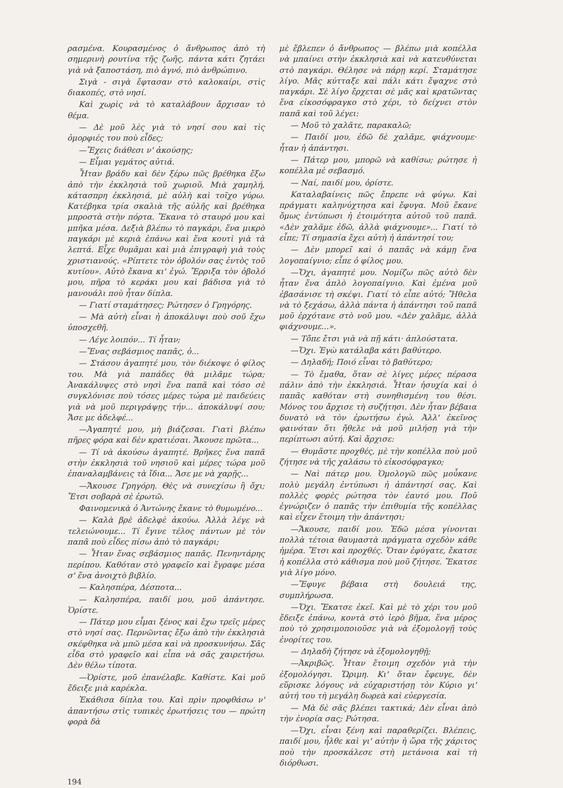ρασμένα. Κουρασμένος ὁ ἄνθρωπος ἀπὸ τὴ σημερινὴ ρουτίνα τῆς ζωῆς, πάντα κάτι ζητάει γιὰ νὰ ξαποστάση, πιὸ ἁγνό, πιὸ ἀνθρώπινο.
Σιγὰ - σιγὰ ἔφτασαν στὸ καλοκαίρι, στὶς διακοπές, στὸ νησί.
Καὶ χωρὶς νὰ τὸ καταλάβουν ἄρχισαν τὸ θέμα.
— Δὲ μοῦ λὲς γιὰ τὸ νησί σου καὶ τὶς ὀμορφιές του ποὺ εἶδες;
—Ἔχεις διάθεσι ν' ἀκούσῃς;
— Εἶμαι γεμάτος αὐτιά.
Ἦταν βράδυ καὶ δὲν ξέρω πῶς βρέθηκα ἔξω ἀπὸ τὴν ἐκκλησιὰ τοῦ χωριοῦ. Μιὰ χαμηλή, κάτασπρη ἐκκλησιά, μὲ αὐλὴ καὶ τοῖχο γύρω. Κατέβηκα τρία σκαλιὰ τῆς αὐλῆς καὶ βρέθηκα μπροστὰ στὴν πόρτα. Ἔκανα τὸ σταυρό μου καὶ μπῆκα μέσα. Δεξιὰ βλέπω τὸ παγκάρι, ἕνα μικρὸ παγκάρι μὲ κεριὰ ἐπάνω καὶ ἕνα κουτὶ γιὰ τὰ λεπτά. Εἶχε θυμᾶμαι καὶ μιὰ ἐπιγραφὴ γιὰ τοὺς χριστιανούς. «Ρίπτετε τὸν ὀβολόν σας ἐντὸς τοῦ κυτίου». Αὐτὸ ἔκανα κι' ἐγώ. Ἔρριξα τὸν ὀβολό μου, πῆρα τὸ κεράκι μου καὶ βάδισα γιὰ τὸ μανουάλι ποὺ ἦταν δίπλα.
— Γιατί σταμάτησες; Ρώτησεν ὁ Γρηγόρης.
— Μὰ αὐτὴ εἶναι ἡ ἀποκάλυψι ποὺ σοῦ ἔχω ὑποσχεθῆ.
— Λέγε λοιπόν... Τί ἦταν;
—Ἕνας σεβάσμιος παπᾶς, ὁ...
— Στάσου ἀγαπητέ μου, τὸν διέκοψε ὁ φίλος του. Μὰ γιὰ παπάδες θὰ μιλᾶμε τώρα; Ἀνακάλυψες στὸ νησὶ ἕνα παπᾶ καὶ τόσο σὲ συγκλόνισε ποὺ τόσες μέρες τώρα μὲ παιδεύεις γιὰ νὰ μοῦ περιγράψῃς τήν... ἀποκάλυψί σου; Ἄσε με ἀδελφέ...
—Ἀγαπητέ μου, μὴ βιάζεσαι. Γιατὶ βλέπω πῆρες φόρα καὶ δὲν κρατιέσαι. Ἄκουσε πρῶτα...
— Τί νὰ ἀκούσω ἀγαπητέ. Βρῆκες ἕνα παπᾶ στὴν ἐκκλησιὰ τοῦ νησιοῦ καὶ μέρες τώρα μοῦ ἐπαναλαμβάνεις τὰ ἴδια... Ἄσε με νὰ χαρῇς...
—Ἄκουσε Γρηγόρη. Θὲς νὰ συνεχίσω ἢ ὄχι; Ἔτσι σοβαρὰ σὲ ἐρωτῶ.
Φαινομενικὰ ὁ Ἀντώνης ἔκανε τὸ θυμωμένο...
— Καλὰ βρὲ ἀδελφὲ ἀκούω. Ἀλλὰ λέγε νὰ τελειώνουμε... Τί ἔγινε τέλος πάντων μὲ τὸν παπᾶ ποὺ εἶδες πίσω ἀπὸ τὸ παγκάρι;
— Ἦταν ἕνας σεβάσμιος παπᾶς. Πενηντάρης περίπου. Καθόταν στὸ γραφεῖο καὶ ἔγραφε μέσα σ' ἕνα ἀνοιχτὸ βιβλίο.
— Καλησπέρα, Δέσποτα...
— Καλησπέρα, παιδί μου, μοῦ ἀπάντησε. Ὁρίστε.
— Πάτερ μου εἶμαι ξένος καὶ ἔχω τρεῖς μέρες στὸ νησί σας. Περνῶντας ἔξω ἀπὸ τὴν ἐκκλησιὰ σκέφθηκα νὰ μπῶ μέσα καὶ νὰ προσκυνήσω. Σᾶς εἶδα στὸ γραφεῖο καὶ εἶπα νὰ σᾶς χαιρετήσω. Δὲν θέλω τίποτα.
—Ὁρίστε, μοῦ ἐπανέλαβε. Καθίστε. Καὶ μοῦ ἔδειξε μιὰ καρέκλα.
Ἐκάθισα δίπλα του. Καὶ πρὶν προφθάσω ν' ἀπαντήσω στὶς τυπικὲς ἐρωτήσεις του — πρώτη φορὰ δὰ
μὲ ἔβλεπεν ὁ ἄνθρωπος — βλέπω μιὰ κοπέλλα νὰ μπαίνει στὴν ἐκκλησιὰ καὶ νὰ κατευθύνεται στὸ παγκάρι. Θέλησε νὰ πάρῃ κερί. Σταμάτησε λίγο. Μᾶς κύτταξε καὶ πάλι κάτι ἔψαχνε στὸ παγκάρι. Σὲ λίγο ἔρχεται σὲ μᾶς καὶ κρατῶντας ἕνα εἰκοσόφραγκο στὸ χέρι, τὸ δείχνει στὸν παπᾶ καὶ τοῦ λέγει:
— Μοῦ τὸ χαλᾶτε, παρακαλῶ;
— Παιδί μου, ἐδῶ δὲ χαλᾶμε, φιάχνουμε· ἦταν ἡ ἀπάντησι.
— Πάτερ μου, μπορῶ νὰ καθίσω; ρώτησε ἡ κοπέλλα μὲ σεβασμό.
— Ναί, παιδί μου, ὁρίστε.
Καταλαβαίνεις πῶς ἔπρεπε νὰ φύγω. Καὶ πράγματι καληνύχτησα καὶ ἔφυγα. Μοῦ ἔκανε ὅμως ἐντύπωσι ἡ ἑτοιμότητα αὐτοῦ τοῦ παπᾶ. «Δὲν χαλᾶμε ἐδῶ, ἀλλὰ φιάχνουμε»... Γιατί τὸ εἶπε; Τί σημασία ἔχει αὐτὴ ἡ ἀπάντησί του;
— Δὲν μπορεῖ καὶ ὁ παπᾶς νὰ κάμῃ ἕνα λογοπαίγνιο; εἶπε ὁ φίλος μου.
—Ὄχι, ἀγαπητέ μου. Νομίζω πῶς αὐτὸ δὲν ἦταν ἕνα ἁπλὸ λογοπαίγνιο. Καὶ ἐμένα μοῦ ἐβασάνισε τὴ σκέψι. Γιατί τὸ εἶπε αὐτό; Ἤθελα νὰ τὸ ξεχάσω, ἀλλὰ πάντα ἡ ἀπάντησι τοῦ παπᾶ μοῦ ἐρχότανε στὸ νοῦ μου. «Δὲν χαλᾶμε, ἀλλὰ φιάχνουμε...».
— Τὄπε ἔτσι γιὰ νὰ πῇ κάτι· ἁπλούστατα.
—Ὄχι. Ἐγὼ κατάλαβα κάτι βαθύτερο.
— Δηλαδή; Ποιό εἶναι τὸ βαθύτερο;
— Τὸ ἔμαθα, ὅταν σὲ λίγες μέρες πέρασα πάλιν ἀπὸ τὴν ἐκκλησιά. Ἦταν ἡσυχία καὶ ὁ παπᾶς καθόταν στὴ συνηθισμένη του θέσι. Μόνος του ἄρχισε τὴ συζήτησι. Δὲν ἦταν βέβαια δυνατὸ νὰ τὸν ἐρωτήσω ἐγώ. Ἀλλ' ἐκεῖνος φαινόταν ὅτι ἤθελε νὰ μοῦ μιλήσῃ γιὰ τὴν περίπτωσι αὐτή. Καὶ ἄρχισε:
— Θυμᾶστε προχθές, μὲ τὴν κοπέλλα ποὺ μοῦ ζήτησε νὰ τῆς χαλάσω τὸ εἰκοσόφραγκο;
— Ναὶ πάτερ μου. Ὁμολογῶ πῶς μοὖκανε πολὺ μεγάλη ἐντύπωσι ἡ ἀπάντησί σας. Καὶ πολλὲς φορὲς ρώτησα τὸν ἑαυτό μου. Ποῦ ἐγνώριζεν ὁ παπᾶς τὴν ἐπιθυμία τῆς κοπέλλας καὶ εἶχεν ἕτοιμη τὴν ἀπάντησι;
—Ἄκουσε, παιδί μου. Ἐδῶ μέσα γίνονται πολλὰ τέτοια θαυμαστὰ πράγματα σχεδὸν κάθε ἡμέρα. Ἔτσι καὶ προχθές. Ὅταν ἐφύγατε, ἔκατσε ἡ κοπέλλα στὸ κάθισμα ποὺ μοῦ ζήτησε. Ἔκατσε γιὰ λίγο μόνο.
—Ἔφυγε βέβαια στὴ δουλειά της, συμπλήρωσα.
—Ὄχι. Ἔκατσε ἐκεῖ. Καὶ μὲ τὸ χέρι του μοῦ ἔδειξε ἐπάνω, κοντὰ στὸ ἱερὸ βῆμα, ἕνα μέρος ποὺ τὸ χρησιμοποιοῦσε γιὰ νὰ ἐξομολογῇ τοὺς ἐνορίτες του.
— Δηλαδὴ ζήτησε νὰ ἐξομολογηθῇ;
—Ἀκριβῶς. Ἦταν ἕτοιμη σχεδὸν γιὰ τὴν ἐξομολόγησι. Ὥριμη. Κι' ὅταν ἔφευγε, δὲν εὕρισκε λόγους νὰ εὐχαριστήσῃ τὸν Κύριο γι' αὐτή του τὴ μεγάλη δωρεὰ καὶ εὐεργεσία.
— Μὰ δὲ σᾶς βλέπει τακτικά; Δὲν εἶναι ἀπὸ τὴν ἐνορία σας; Ρώτησα.
—Ὄχι, εἶναι ξένη καὶ παραθερίζει. Βλέπεις, παιδί μου, ἦλθε καὶ γι' αὐτὴν ἡ ὥρα τῆς χάριτος ποὺ τὴν προσκάλεσε στὴ μετάνοια καὶ τὴ διόρθωσι.
194